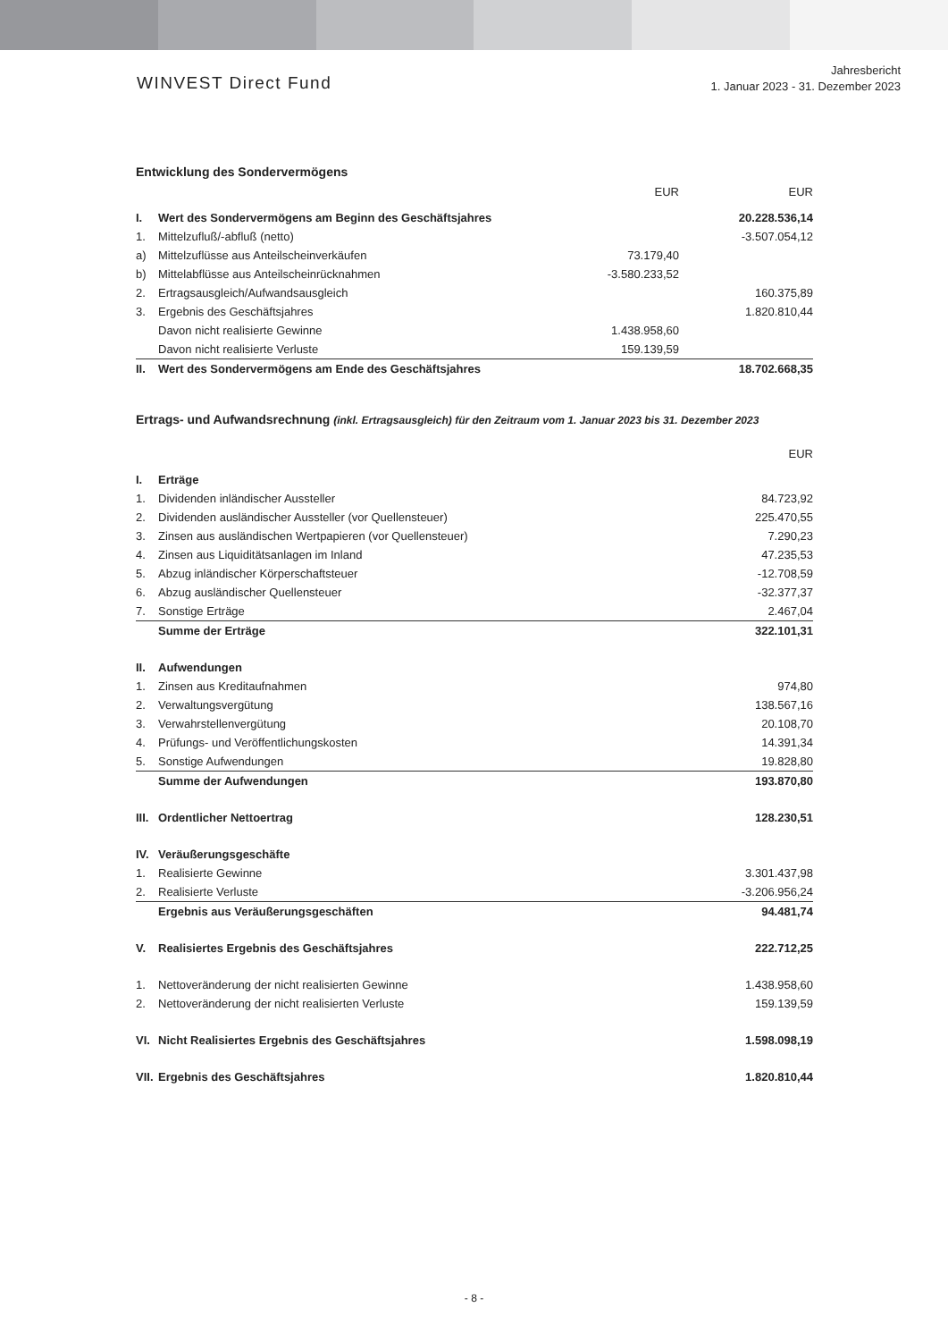WINVEST Direct Fund
Jahresbericht
1. Januar 2023 - 31. Dezember 2023
Entwicklung des Sondervermögens
| | | EUR | EUR |
| --- | --- | --- | --- |
| I. | Wert des Sondervermögens am Beginn des Geschäftsjahres | | 20.228.536,14 |
| 1. | Mittelzufluß/-abfluß (netto) | | -3.507.054,12 |
| a) | Mittelzuflüsse aus Anteilscheinverkäufen | 73.179,40 | |
| b) | Mittelabflüsse aus Anteilscheinrücknahmen | -3.580.233,52 | |
| 2. | Ertragsausgleich/Aufwandsausgleich | | 160.375,89 |
| 3. | Ergebnis des Geschäftsjahres | | 1.820.810,44 |
| | Davon nicht realisierte Gewinne | 1.438.958,60 | |
| | Davon nicht realisierte Verluste | 159.139,59 | |
| II. | Wert des Sondervermögens am Ende des Geschäftsjahres | | 18.702.668,35 |
Ertrags- und Aufwandsrechnung (inkl. Ertragsausgleich) für den Zeitraum vom 1. Januar 2023 bis 31. Dezember 2023
| | | EUR |
| --- | --- | --- |
| I. | Erträge | |
| 1. | Dividenden inländischer Aussteller | 84.723,92 |
| 2. | Dividenden ausländischer Aussteller (vor Quellensteuer) | 225.470,55 |
| 3. | Zinsen aus ausländischen Wertpapieren (vor Quellensteuer) | 7.290,23 |
| 4. | Zinsen aus Liquiditätsanlagen im Inland | 47.235,53 |
| 5. | Abzug inländischer Körperschaftsteuer | -12.708,59 |
| 6. | Abzug ausländischer Quellensteuer | -32.377,37 |
| 7. | Sonstige Erträge | 2.467,04 |
| | Summe der Erträge | 322.101,31 |
| II. | Aufwendungen | |
| 1. | Zinsen aus Kreditaufnahmen | 974,80 |
| 2. | Verwaltungsvergütung | 138.567,16 |
| 3. | Verwahrstellenvergütung | 20.108,70 |
| 4. | Prüfungs- und Veröffentlichungskosten | 14.391,34 |
| 5. | Sonstige Aufwendungen | 19.828,80 |
| | Summe der Aufwendungen | 193.870,80 |
| III. | Ordentlicher Nettoertrag | 128.230,51 |
| IV. | Veräußerungsgeschäfte | |
| 1. | Realisierte Gewinne | 3.301.437,98 |
| 2. | Realisierte Verluste | -3.206.956,24 |
| | Ergebnis aus Veräußerungsgeschäften | 94.481,74 |
| V. | Realisiertes Ergebnis des Geschäftsjahres | 222.712,25 |
| 1. | Nettoveränderung der nicht realisierten Gewinne | 1.438.958,60 |
| 2. | Nettoveränderung der nicht realisierten Verluste | 159.139,59 |
| VI. | Nicht Realisiertes Ergebnis des Geschäftsjahres | 1.598.098,19 |
| VII. | Ergebnis des Geschäftsjahres | 1.820.810,44 |
- 8 -